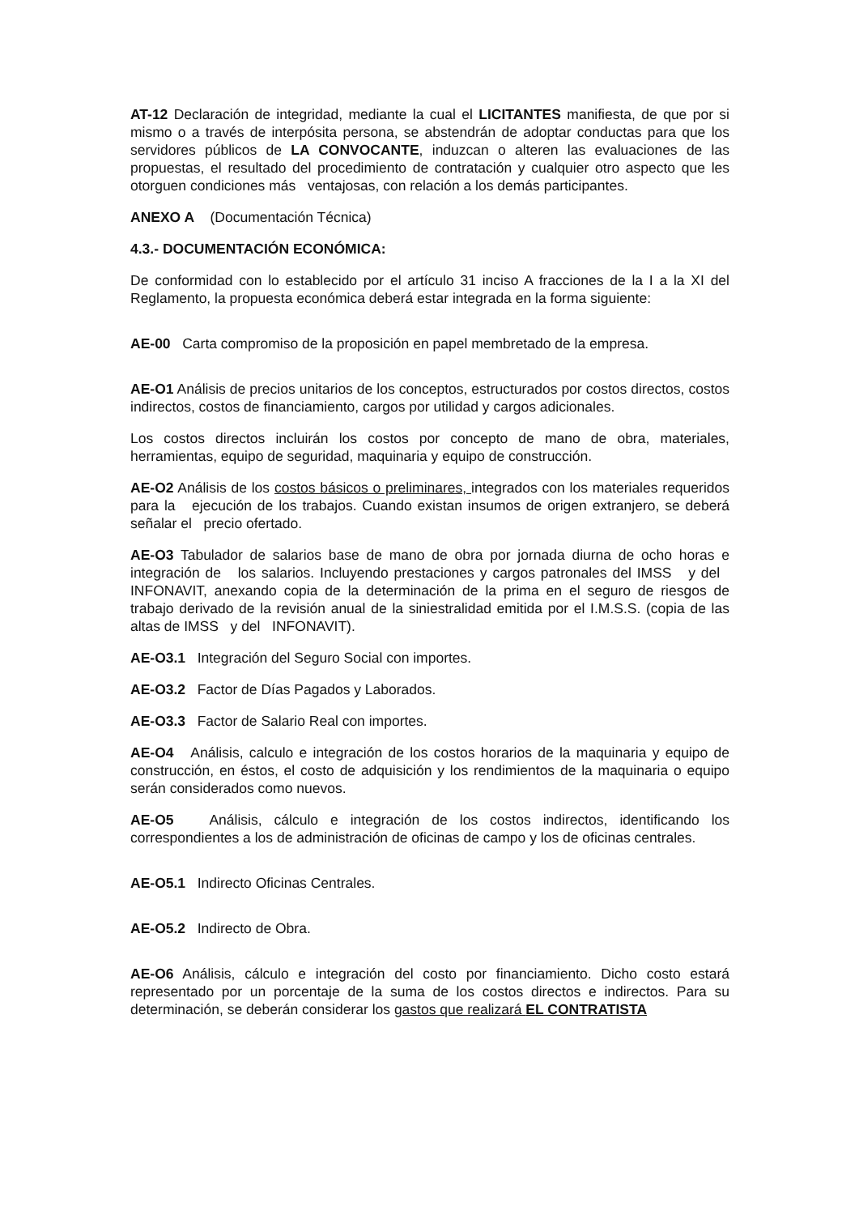AT-12 Declaración de integridad, mediante la cual el LICITANTES manifiesta, de que por si mismo o a través de interpósita persona, se abstendrán de adoptar conductas para que los servidores públicos de LA CONVOCANTE, induzcan o alteren las evaluaciones de las propuestas, el resultado del procedimiento de contratación y cualquier otro aspecto que les otorguen condiciones más ventajosas, con relación a los demás participantes.
ANEXO A (Documentación Técnica)
4.3.- DOCUMENTACIÓN ECONÓMICA:
De conformidad con lo establecido por el artículo 31 inciso A fracciones de la I a la XI del Reglamento, la propuesta económica deberá estar integrada en la forma siguiente:
AE-00 Carta compromiso de la proposición en papel membretado de la empresa.
AE-O1 Análisis de precios unitarios de los conceptos, estructurados por costos directos, costos indirectos, costos de financiamiento, cargos por utilidad y cargos adicionales.
Los costos directos incluirán los costos por concepto de mano de obra, materiales, herramientas, equipo de seguridad, maquinaria y equipo de construcción.
AE-O2 Análisis de los costos básicos o preliminares, integrados con los materiales requeridos para la ejecución de los trabajos. Cuando existan insumos de origen extranjero, se deberá señalar el precio ofertado.
AE-O3 Tabulador de salarios base de mano de obra por jornada diurna de ocho horas e integración de los salarios. Incluyendo prestaciones y cargos patronales del IMSS y del INFONAVIT, anexando copia de la determinación de la prima en el seguro de riesgos de trabajo derivado de la revisión anual de la siniestralidad emitida por el I.M.S.S. (copia de las altas de IMSS y del INFONAVIT).
AE-O3.1 Integración del Seguro Social con importes.
AE-O3.2 Factor de Días Pagados y Laborados.
AE-O3.3 Factor de Salario Real con importes.
AE-O4 Análisis, calculo e integración de los costos horarios de la maquinaria y equipo de construcción, en éstos, el costo de adquisición y los rendimientos de la maquinaria o equipo serán considerados como nuevos.
AE-O5 Análisis, cálculo e integración de los costos indirectos, identificando los correspondientes a los de administración de oficinas de campo y los de oficinas centrales.
AE-O5.1 Indirecto Oficinas Centrales.
AE-O5.2 Indirecto de Obra.
AE-O6 Análisis, cálculo e integración del costo por financiamiento. Dicho costo estará representado por un porcentaje de la suma de los costos directos e indirectos. Para su determinación, se deberán considerar los gastos que realizará EL CONTRATISTA